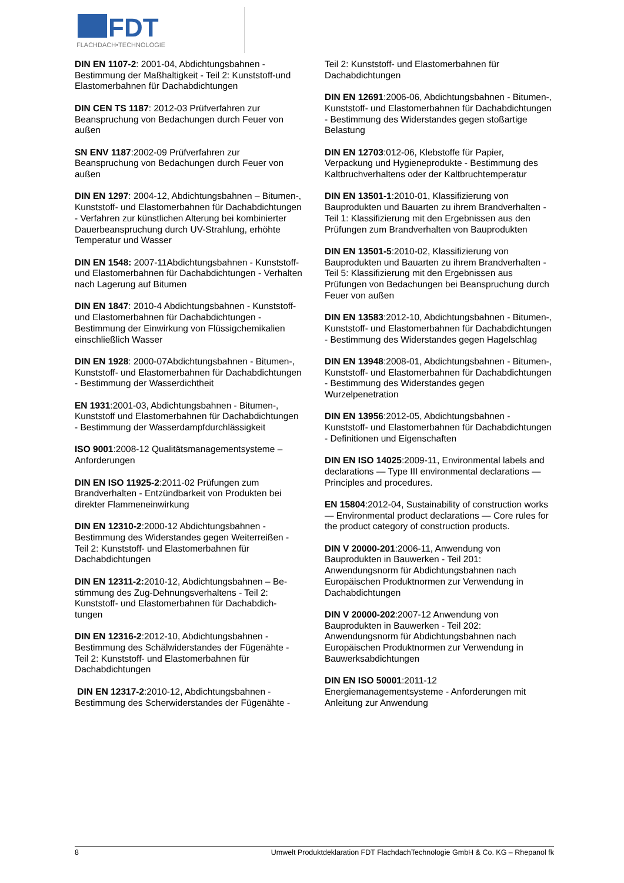FDT
FLACHDACH•TECHNOLOGIE
DIN EN 1107-2: 2001-04, Abdichtungsbahnen - Bestimmung der Maßhaltigkeit - Teil 2: Kunststoff-und Elastomerbahnen für Dachabdichtungen
DIN CEN TS 1187: 2012-03 Prüfverfahren zur Beanspruchung von Bedachungen durch Feuer von außen
SN ENV 1187:2002-09 Prüfverfahren zur Beanspruchung von Bedachungen durch Feuer von außen
DIN EN 1297: 2004-12, Abdichtungsbahnen – Bitumen-, Kunststoff- und Elastomerbahnen für Dachabdichtungen - Verfahren zur künstlichen Alterung bei kombinierter Dauerbeanspruchung durch UV-Strahlung, erhöhte Temperatur und Wasser
DIN EN 1548: 2007-11Abdichtungsbahnen - Kunststoff- und Elastomerbahnen für Dachabdichtungen - Verhalten nach Lagerung auf Bitumen
DIN EN 1847: 2010-4 Abdichtungsbahnen - Kunststoff- und Elastomerbahnen für Dachabdichtungen - Bestimmung der Einwirkung von Flüssigchemikalien einschließlich Wasser
DIN EN 1928: 2000-07Abdichtungsbahnen - Bitumen-, Kunststoff- und Elastomerbahnen für Dachabdichtungen - Bestimmung der Wasserdichtheit
EN 1931:2001-03, Abdichtungsbahnen - Bitumen-, Kunststoff und Elastomerbahnen für Dachabdichtungen - Bestimmung der Wasserdampfdurchlässigkeit
ISO 9001:2008-12 Qualitätsmanagementsysteme – Anforderungen
DIN EN ISO 11925-2:2011-02 Prüfungen zum Brandverhalten - Entzündbarkeit von Produkten bei direkter Flammeneinwirkung
DIN EN 12310-2:2000-12 Abdichtungsbahnen - Bestimmung des Widerstandes gegen Weiterreißen - Teil 2: Kunststoff- und Elastomerbahnen für Dachabdichtungen
DIN EN 12311-2: 2010-12, Abdichtungsbahnen – Be-stimmung des Zug-Dehnungsverhaltens - Teil 2: Kunststoff- und Elastomerbahnen für Dachabdich-tungen
DIN EN 12316-2:2012-10, Abdichtungsbahnen - Bestimmung des Schälwiderstandes der Fügenähte - Teil 2: Kunststoff- und Elastomerbahnen für Dachabdichtungen
DIN EN 12317-2:2010-12, Abdichtungsbahnen - Bestimmung des Scherwiderstandes der Fügenähte -
Teil 2: Kunststoff- und Elastomerbahnen für Dachabdichtungen
DIN EN 12691:2006-06, Abdichtungsbahnen - Bitumen-, Kunststoff- und Elastomerbahnen für Dachabdichtungen - Bestimmung des Widerstandes gegen stoßartige Belastung
DIN EN 12703:012-06, Klebstoffe für Papier, Verpackung und Hygieneprodukte - Bestimmung des Kaltbruchverhaltens oder der Kaltbruchtemperatur
DIN EN 13501-1:2010-01, Klassifizierung von Bauprodukten und Bauarten zu ihrem Brandverhalten - Teil 1: Klassifizierung mit den Ergebnissen aus den Prüfungen zum Brandverhalten von Bauprodukten
DIN EN 13501-5:2010-02, Klassifizierung von Bauprodukten und Bauarten zu ihrem Brandverhalten - Teil 5: Klassifizierung mit den Ergebnissen aus Prüfungen von Bedachungen bei Beanspruchung durch Feuer von außen
DIN EN 13583:2012-10, Abdichtungsbahnen - Bitumen-, Kunststoff- und Elastomerbahnen für Dachabdichtungen - Bestimmung des Widerstandes gegen Hagelschlag
DIN EN 13948:2008-01, Abdichtungsbahnen - Bitumen-, Kunststoff- und Elastomerbahnen für Dachabdichtungen - Bestimmung des Widerstandes gegen Wurzelpenetration
DIN EN 13956:2012-05, Abdichtungsbahnen - Kunststoff- und Elastomerbahnen für Dachabdichtungen - Definitionen und Eigenschaften
DIN EN ISO 14025:2009-11, Environmental labels and declarations — Type III environmental declarations — Principles and procedures.
EN 15804:2012-04, Sustainability of construction works — Environmental product declarations — Core rules for the product category of construction products.
DIN V 20000-201:2006-11, Anwendung von Bauprodukten in Bauwerken - Teil 201: Anwendungsnorm für Abdichtungsbahnen nach Europäischen Produktnormen zur Verwendung in Dachabdichtungen
DIN V 20000-202:2007-12 Anwendung von Bauprodukten in Bauwerken - Teil 202: Anwendungsnorm für Abdichtungsbahnen nach Europäischen Produktnormen zur Verwendung in Bauwerksabdichtungen
DIN EN ISO 50001:2011-12 Energiemanagementsysteme - Anforderungen mit Anleitung zur Anwendung
8 Umwelt Produktdeklaration FDT FlachdachTechnologie GmbH & Co. KG – Rhepanol fk